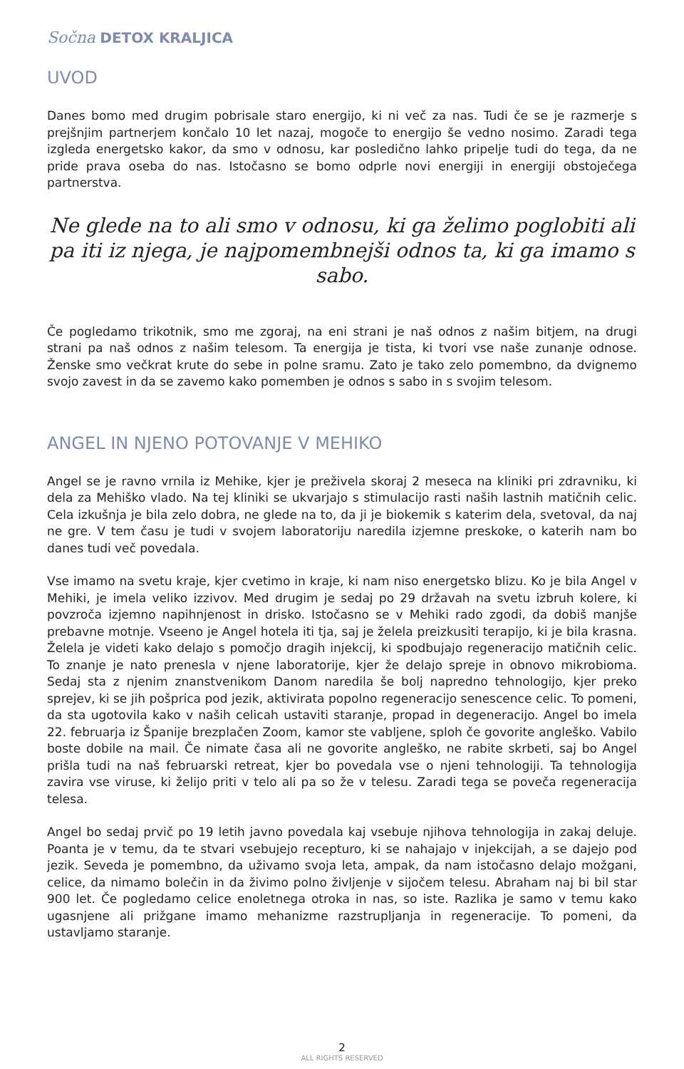Sočna DETOX KRALJICA
UVOD
Danes bomo med drugim pobrisale staro energijo, ki ni več za nas. Tudi če se je razmerje s prejšnjim partnerjem končalo 10 let nazaj, mogoče to energijo še vedno nosimo. Zaradi tega izgleda energetsko kakor, da smo v odnosu, kar posledično lahko pripelje tudi do tega, da ne pride prava oseba do nas. Istočasno se bomo odprle novi energiji in energiji obstoječega partnerstva.
Ne glede na to ali smo v odnosu, ki ga želimo poglobiti ali pa iti iz njega, je najpomembnejši odnos ta, ki ga imamo s sabo.
Če pogledamo trikotnik, smo me zgoraj, na eni strani je naš odnos z našim bitjem, na drugi strani pa naš odnos z našim telesom. Ta energija je tista, ki tvori vse naše zunanje odnose. Ženske smo večkrat krute do sebe in polne sramu. Zato je tako zelo pomembno, da dvignemo svojo zavest in da se zavemo kako pomemben je odnos s sabo in s svojim telesom.
ANGEL IN NJENO POTOVANJE V MEHIKO
Angel se je ravno vrnila iz Mehike, kjer je preživela skoraj 2 meseca na kliniki pri zdravniku, ki dela za Mehiško vlado. Na tej kliniki se ukvarjajo s stimulacijo rasti naših lastnih matičnih celic. Cela izkušnja je bila zelo dobra, ne glede na to, da ji je biokemik s katerim dela, svetoval, da naj ne gre. V tem času je tudi v svojem laboratoriju naredila izjemne preskoke, o katerih nam bo danes tudi več povedala.
Vse imamo na svetu kraje, kjer cvetimo in kraje, ki nam niso energetsko blizu. Ko je bila Angel v Mehiki, je imela veliko izzivov. Med drugim je sedaj po 29 državah na svetu izbruh kolere, ki povzroča izjemno napihnjenost in drisko. Istočasno se v Mehiki rado zgodi, da dobiš manjše prebavne motnje. Vseeno je Angel hotela iti tja, saj je želela preizkusiti terapijo, ki je bila krasna. Želela je videti kako delajo s pomočjo dragih injekcij, ki spodbujajo regeneracijo matičnih celic. To znanje je nato prenesla v njene laboratorije, kjer že delajo spreje in obnovo mikrobioma. Sedaj sta z njenim znanstvenikom Danom naredila še bolj napredno tehnologijo, kjer preko sprejev, ki se jih pošprica pod jezik, aktivirata popolno regeneracijo senescence celic. To pomeni, da sta ugotovila kako v naših celicah ustaviti staranje, propad in degeneracijo. Angel bo imela 22. februarja iz Španije brezplačen Zoom, kamor ste vabljene, sploh če govorite angleško. Vabilo boste dobile na mail. Če nimate časa ali ne govorite angleško, ne rabite skrbeti, saj bo Angel prišla tudi na naš februarski retreat, kjer bo povedala vse o njeni tehnologiji. Ta tehnologija zavira vse viruse, ki želijo priti v telo ali pa so že v telesu. Zaradi tega se poveča regeneracija telesa.
Angel bo sedaj prvič po 19 letih javno povedala kaj vsebuje njihova tehnologija in zakaj deluje. Poanta je v temu, da te stvari vsebujejo recepturo, ki se nahajajo v injekcijah, a se dajejo pod jezik. Seveda je pomembno, da uživamo svoja leta, ampak, da nam istočasno delajo možgani, celice, da nimamo bolečin in da živimo polno življenje v sijočem telesu. Abraham naj bi bil star 900 let. Če pogledamo celice enoletnega otroka in nas, so iste. Razlika je samo v temu kako ugasnjene ali prižgane imamo mehanizme razstrupljanja in regeneracije. To pomeni, da ustavljamo staranje.
2
ALL RIGHTS RESERVED